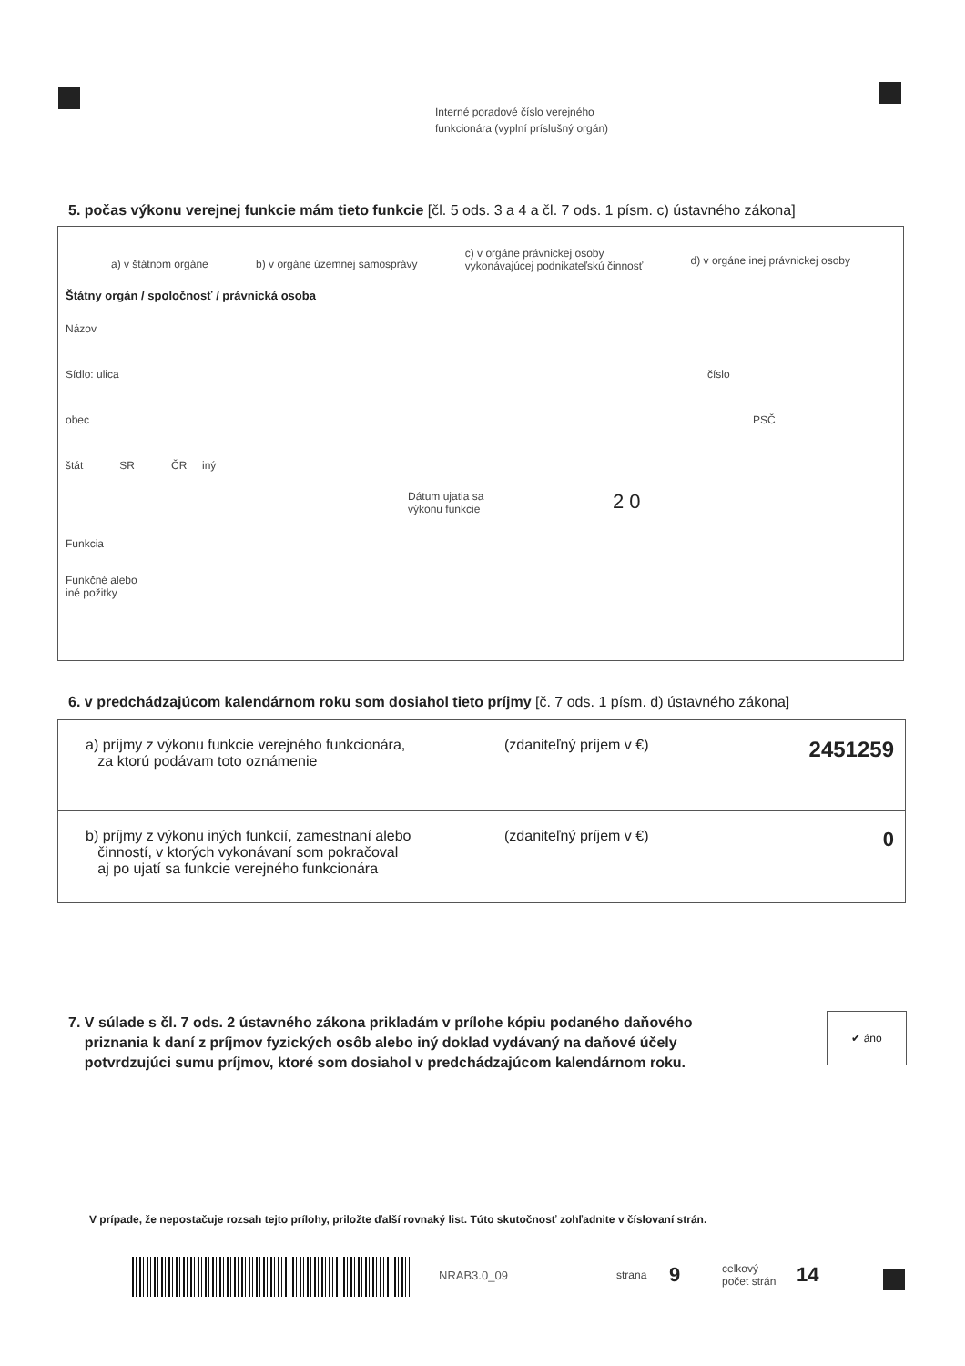Interné poradové číslo verejného
funkcionára (vyplní príslušný orgán)
5. počas výkonu verejnej funkcie mám tieto funkcie [čl. 5 ods. 3 a 4 a čl. 7 ods. 1 písm. c) ústavného zákona]
a) v štátnom orgáne b) v orgáne územnej samosprávy c) v orgáne právnickej osoby
vykonávajúcej podnikateľskú činnosť d) v orgáne inej právnickej osoby
Štátny orgán / spoločnosť / právnická osoba
Názov
Sídlo: ulica číslo
obec PSČ
štát SR ČR iný
Dátum ujatia sa
výkonu funkcie 2 0
Funkcia
Funkčné alebo
iné požitky
6. v predchádzajúcom kalendárnom roku som dosiahol tieto príjmy [č. 7 ods. 1 písm. d) ústavného zákona]
a) príjmy z výkonu funkcie verejného funkcionára,
za ktorú podávam toto oznámenie (zdaniteľný príjem v €) 2451259
b) príjmy z výkonu iných funkcií, zamestnaní alebo
činností, v ktorých vykonávaní som pokračoval
aj po ujatí sa funkcie verejného funkcionára (zdaniteľný príjem v €) 0
7. V súlade s čl. 7 ods. 2 ústavného zákona prikladám v prílohe kópiu podaného daňového
priznania k daní z príjmov fyzických osôb alebo iný doklad vydávaný na daňové účely
potvrdzujúci sumu príjmov, ktoré som dosiahol v predchádzajúcom kalendárnom roku.
✔ áno
V prípade, že nepostačuje rozsah tejto prílohy, priložte ďalší rovnaký list. Túto skutočnosť zohľadnite v číslovaní strán.
NRAB3.0_09 strana 9 celkový
počet strán 14